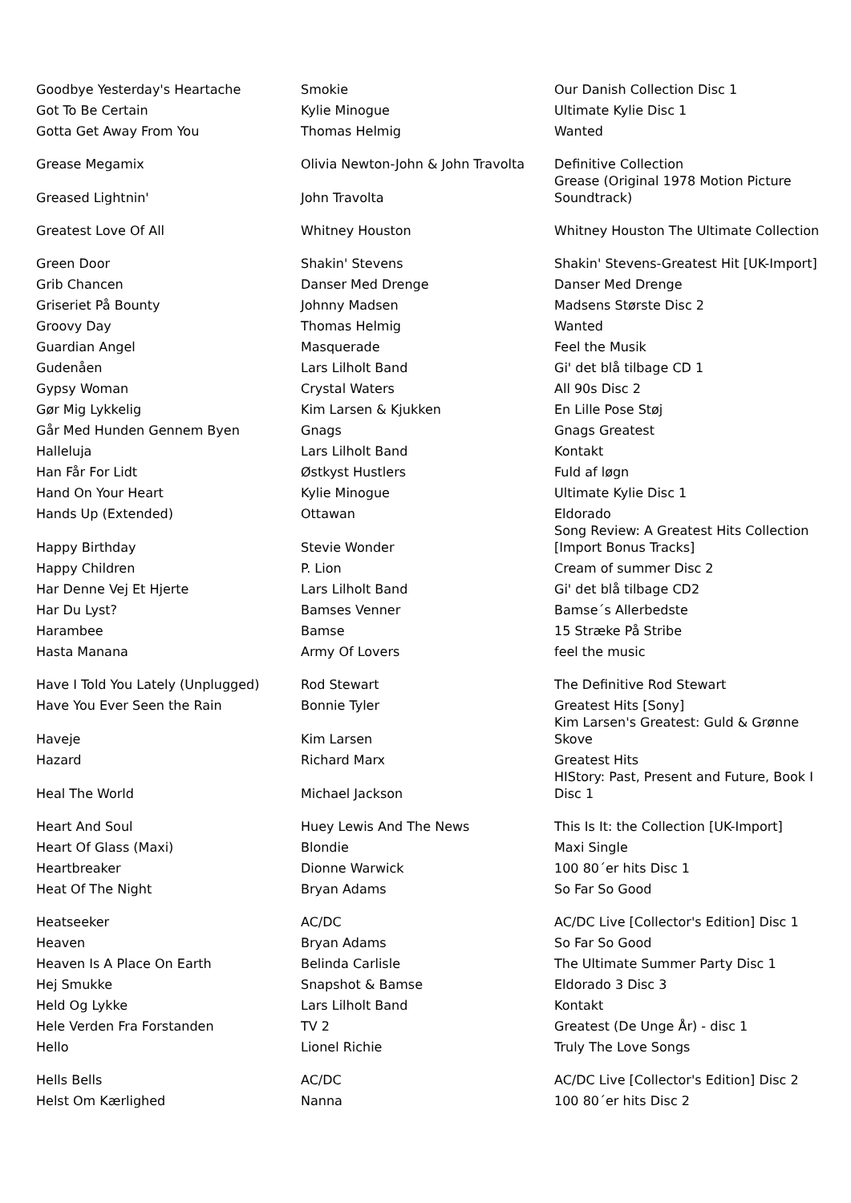| Goodbye Yesterday's Heartache | Smokie | Our Danish Collection Disc 1 |
| Got To Be Certain | Kylie Minogue | Ultimate Kylie Disc 1 |
| Gotta Get Away From You | Thomas Helmig | Wanted |
| Grease Megamix | Olivia Newton-John & John Travolta | Definitive Collection |
| Greased Lightnin' | John Travolta | Grease (Original 1978 Motion Picture Soundtrack) |
| Greatest Love Of All | Whitney Houston | Whitney Houston The Ultimate Collection |
| Green Door | Shakin' Stevens | Shakin' Stevens-Greatest Hit [UK-Import] |
| Grib Chancen | Danser Med Drenge | Danser Med Drenge |
| Griseriet På Bounty | Johnny Madsen | Madsens Største Disc 2 |
| Groovy Day | Thomas Helmig | Wanted |
| Guardian Angel | Masquerade | Feel the Musik |
| Gudenåen | Lars Lilholt Band | Gi' det blå tilbage CD 1 |
| Gypsy Woman | Crystal Waters | All 90s Disc 2 |
| Gør Mig Lykkelig | Kim Larsen & Kjukken | En Lille Pose Støj |
| Går Med Hunden Gennem Byen | Gnags | Gnags Greatest |
| Halleluja | Lars Lilholt Band | Kontakt |
| Han Får For Lidt | Østkyst Hustlers | Fuld af løgn |
| Hand On Your Heart | Kylie Minogue | Ultimate Kylie Disc 1 |
| Hands Up (Extended) | Ottawan | Eldorado |
| Happy Birthday | Stevie Wonder | Song Review: A Greatest Hits Collection [Import Bonus Tracks] |
| Happy Children | P. Lion | Cream of summer Disc 2 |
| Har Denne Vej Et Hjerte | Lars Lilholt Band | Gi' det blå tilbage CD2 |
| Har Du Lyst? | Bamses Venner | Bamse´s Allerbedste |
| Harambee | Bamse | 15 Stræke På Stribe |
| Hasta Manana | Army Of Lovers | feel the music |
| Have I Told You Lately (Unplugged) | Rod Stewart | The Definitive Rod Stewart |
| Have You Ever Seen the Rain | Bonnie Tyler | Greatest Hits [Sony] |
| Haveje | Kim Larsen | Kim Larsen's Greatest: Guld & Grønne Skove |
| Hazard | Richard Marx | Greatest Hits |
| Heal The World | Michael Jackson | HIStory: Past, Present and Future, Book I Disc 1 |
| Heart And Soul | Huey Lewis And The News | This Is It: the Collection [UK-Import] |
| Heart Of Glass (Maxi) | Blondie | Maxi Single |
| Heartbreaker | Dionne Warwick | 100 80´er hits Disc 1 |
| Heat Of The Night | Bryan Adams | So Far So Good |
| Heatseeker | AC/DC | AC/DC Live [Collector's Edition] Disc 1 |
| Heaven | Bryan Adams | So Far So Good |
| Heaven Is A Place On Earth | Belinda Carlisle | The Ultimate Summer Party Disc 1 |
| Hej Smukke | Snapshot & Bamse | Eldorado 3 Disc 3 |
| Held Og Lykke | Lars Lilholt Band | Kontakt |
| Hele Verden Fra Forstanden | TV 2 | Greatest (De Unge År) - disc 1 |
| Hello | Lionel Richie | Truly The Love Songs |
| Hells Bells | AC/DC | AC/DC Live [Collector's Edition] Disc 2 |
| Helst Om Kærlighed | Nanna | 100 80´er hits Disc 2 |